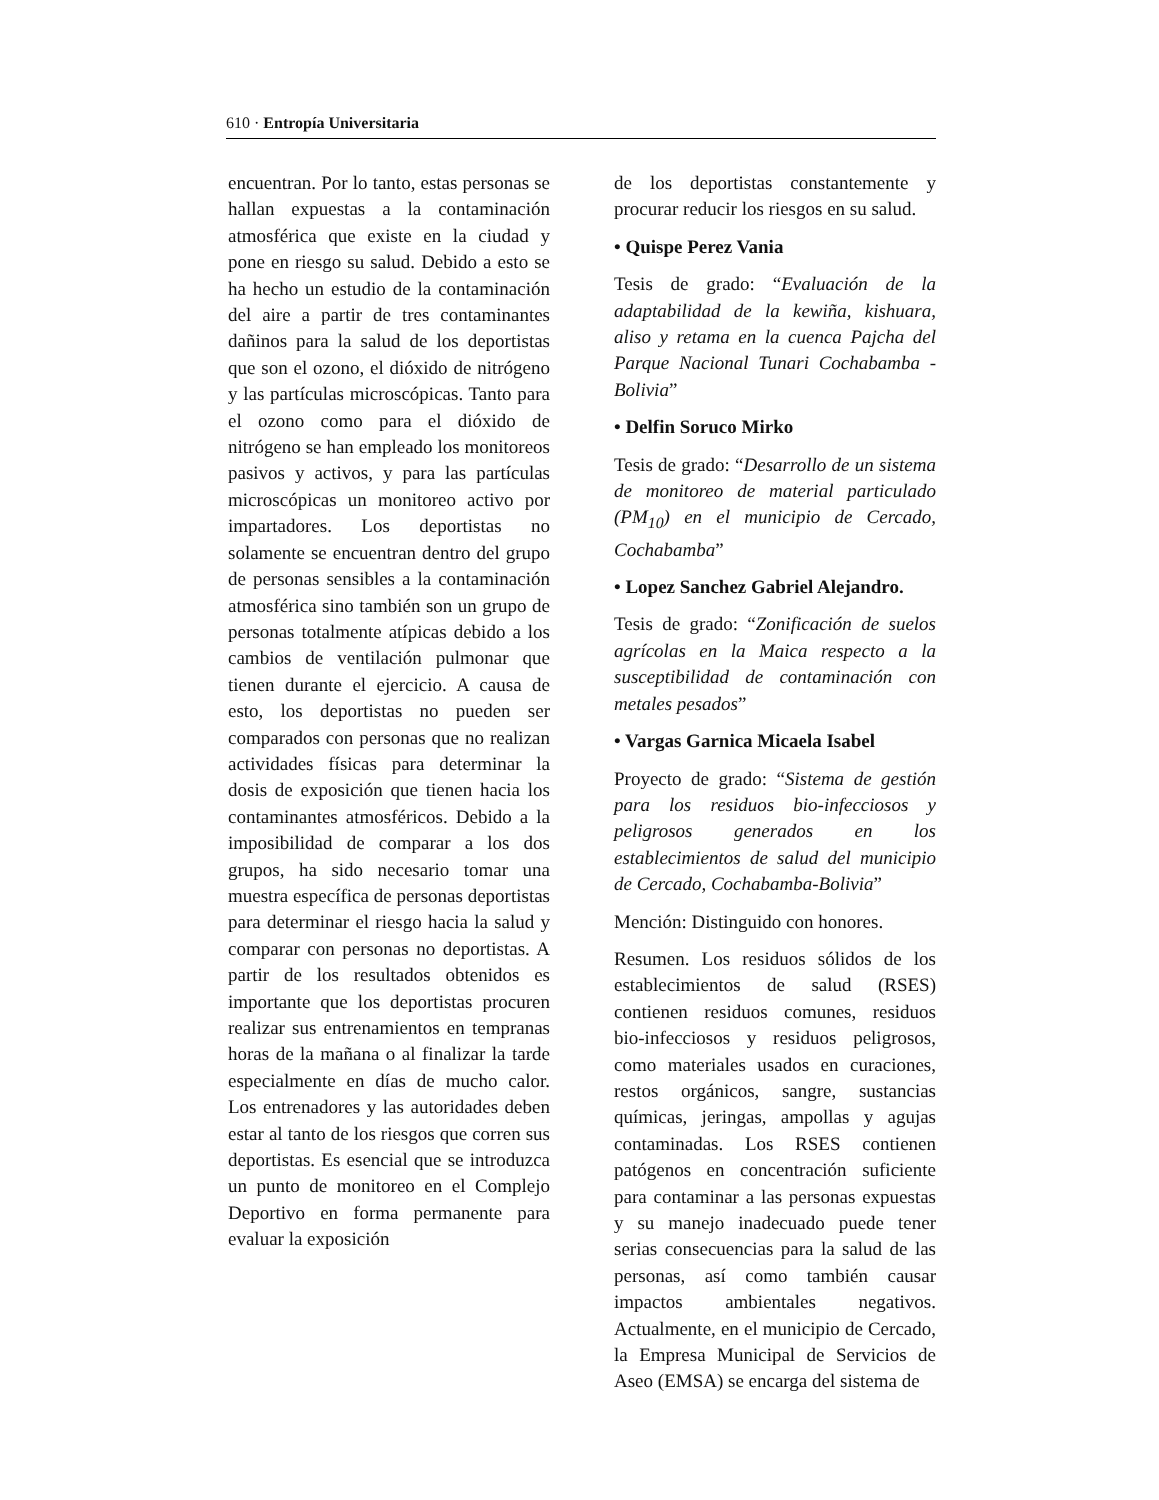610 · Entropía Universitaria
encuentran. Por lo tanto, estas personas se hallan expuestas a la contaminación atmosférica que existe en la ciudad y pone en riesgo su salud. Debido a esto se ha hecho un estudio de la contaminación del aire a partir de tres contaminantes dañinos para la salud de los deportistas que son el ozono, el dióxido de nitrógeno y las partículas microscópicas. Tanto para el ozono como para el dióxido de nitrógeno se han empleado los monitoreos pasivos y activos, y para las partículas microscópicas un monitoreo activo por impartadores. Los deportistas no solamente se encuentran dentro del grupo de personas sensibles a la contaminación atmosférica sino también son un grupo de personas totalmente atípicas debido a los cambios de ventilación pulmonar que tienen durante el ejercicio. A causa de esto, los deportistas no pueden ser comparados con personas que no realizan actividades físicas para determinar la dosis de exposición que tienen hacia los contaminantes atmosféricos. Debido a la imposibilidad de comparar a los dos grupos, ha sido necesario tomar una muestra específica de personas deportistas para determinar el riesgo hacia la salud y comparar con personas no deportistas. A partir de los resultados obtenidos es importante que los deportistas procuren realizar sus entrenamientos en tempranas horas de la mañana o al finalizar la tarde especialmente en días de mucho calor. Los entrenadores y las autoridades deben estar al tanto de los riesgos que corren sus deportistas. Es esencial que se introduzca un punto de monitoreo en el Complejo Deportivo en forma permanente para evaluar la exposición
de los deportistas constantemente y procurar reducir los riesgos en su salud.
• Quispe Perez Vania
Tesis de grado: “Evaluación de la adaptabilidad de la kewiña, kishuara, aliso y retama en la cuenca Pajcha del Parque Nacional Tunari Cochabamba - Bolivia”
• Delfin Soruco Mirko
Tesis de grado: “Desarrollo de un sistema de monitoreo de material particulado (PM<sub>10</sub>) en el municipio de Cercado, Cochabamba”
• Lopez Sanchez Gabriel Alejandro.
Tesis de grado: “Zonificación de suelos agrícolas en la Maica respecto a la susceptibilidad de contaminación con metales pesados”
• Vargas Garnica Micaela Isabel
Proyecto de grado: “Sistema de gestión para los residuos bio-infecciosos y peligrosos generados en los establecimientos de salud del municipio de Cercado, Cochabamba-Bolivia”
Mención: Distinguido con honores.
Resumen. Los residuos sólidos de los establecimientos de salud (RSES) contienen residuos comunes, residuos bio-infecciosos y residuos peligrosos, como materiales usados en curaciones, restos orgánicos, sangre, sustancias químicas, jeringas, ampollas y agujas contaminadas. Los RSES contienen patógenos en concentración suficiente para contaminar a las personas expuestas y su manejo inadecuado puede tener serias consecuencias para la salud de las personas, así como también causar impactos ambientales negativos. Actualmente, en el municipio de Cercado, la Empresa Municipal de Servicios de Aseo (EMSA) se encarga del sistema de